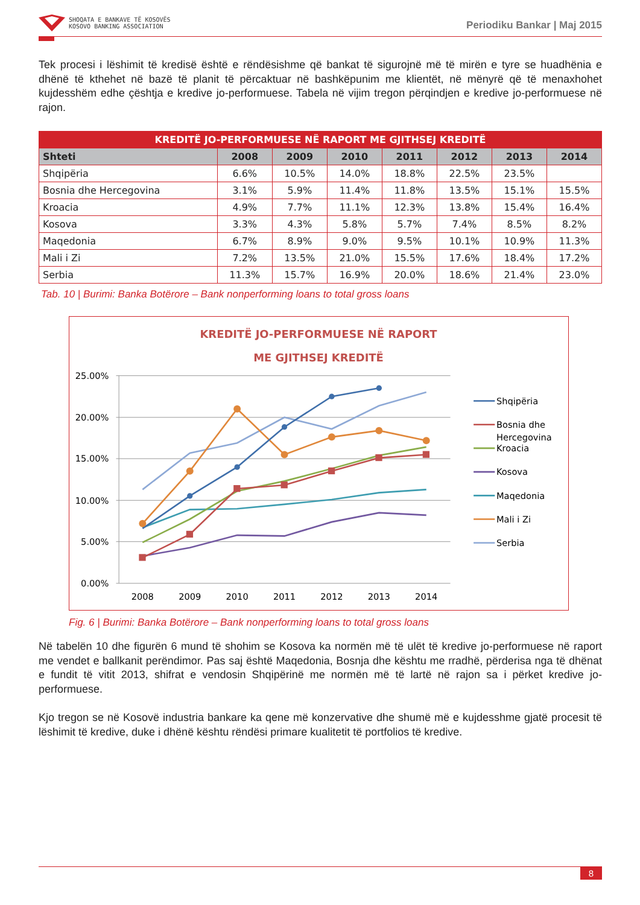SHOQATA E BANKAVE TË KOSOVËS
KOSOVO BANKING ASSOCIATION
Periodiku Bankar | Maj 2015
Tek procesi i lëshimit të kredisë është e rëndësishme që bankat të sigurojnë më të mirën e tyre se huadhënia e dhënë të kthehet në bazë të planit të përcaktuar në bashkëpunim me klientët, në mënyrë që të menaxhohet kujdesshëm edhe çështja e kredive jo-performuese. Tabela në vijim tregon përqindjen e kredive jo-performuese në rajon.
| KREDITË JO-PERFORMUESE NË RAPORT ME GJITHSEJ KREDITË | | | | | | | |
| --- | --- | --- | --- | --- | --- | --- | --- |
| Shteti | 2008 | 2009 | 2010 | 2011 | 2012 | 2013 | 2014 |
| Shqipëria | 6.6% | 10.5% | 14.0% | 18.8% | 22.5% | 23.5% | |
| Bosnia dhe Hercegovina | 3.1% | 5.9% | 11.4% | 11.8% | 13.5% | 15.1% | 15.5% |
| Kroacia | 4.9% | 7.7% | 11.1% | 12.3% | 13.8% | 15.4% | 16.4% |
| Kosova | 3.3% | 4.3% | 5.8% | 5.7% | 7.4% | 8.5% | 8.2% |
| Maqedonia | 6.7% | 8.9% | 9.0% | 9.5% | 10.1% | 10.9% | 11.3% |
| Mali i Zi | 7.2% | 13.5% | 21.0% | 15.5% | 17.6% | 18.4% | 17.2% |
| Serbia | 11.3% | 15.7% | 16.9% | 20.0% | 18.6% | 21.4% | 23.0% |
Tab. 10 | Burimi: Banka Botërore – Bank nonperforming loans to total gross loans
KREDITË JO-PERFORMUESE NË RAPORT
ME GJITHSEJ KREDITË
25.00%
20.00%
15.00%
10.00%
5.00%
0.00%
2008
2009
2010
2011
2012
2013
2014
Shqipëria
Bosnia dhe
Hercegovina
Kroacia
Kosova
Maqedonia
Mali i Zi
Serbia
Fig. 6 | Burimi: Banka Botërore – Bank nonperforming loans to total gross loans
Në tabelën 10 dhe figurën 6 mund të shohim se Kosova ka normën më të ulët të kredive jo-performuese në raport me vendet e ballkanit perëndimor. Pas saj është Maqedonia, Bosnja dhe kështu me rradhë, përderisa nga të dhënat e fundit të vitit 2013, shifrat e vendosin Shqipërinë me normën më të lartë në rajon sa i përket kredive jo-performuese.
Kjo tregon se në Kosovë industria bankare ka qene më konzervative dhe shumë më e kujdesshme gjatë procesit të lëshimit të kredive, duke i dhënë kështu rëndësi primare kualitetit të portfolios të kredive.
8